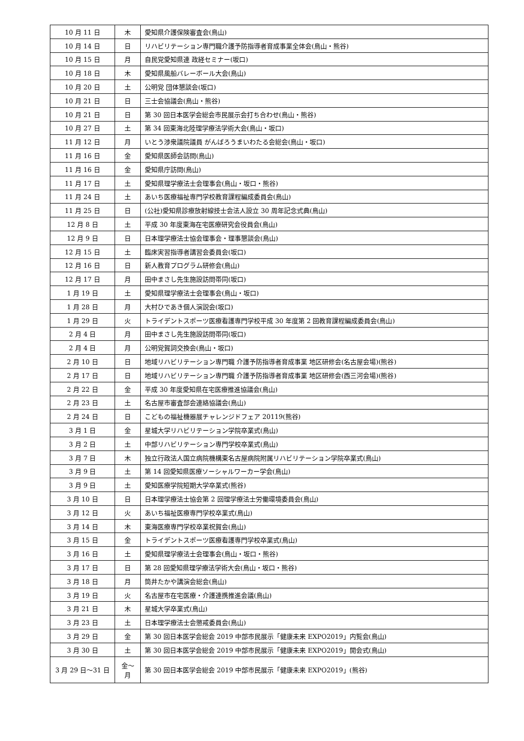| 10 月 11 日 | 木 | 愛知県介護保険審査会(鳥山) |
| 10 月 14 日 | 日 | リハビリテーション専門職介護予防指導者育成事業全体会(鳥山・熊谷) |
| 10 月 15 日 | 月 | 自民党愛知県連 政経セミナー(坂口) |
| 10 月 18 日 | 木 | 愛知県風船バレーボール大会(鳥山) |
| 10 月 20 日 | 土 | 公明党 団体懇談会(坂口) |
| 10 月 21 日 | 日 | 三士会協議会(鳥山・熊谷) |
| 10 月 21 日 | 日 | 第 30 回日本医学会総会市民展示会打ち合わせ(鳥山・熊谷) |
| 10 月 27 日 | 土 | 第 34 回東海北陸理学療法学術大会(鳥山・坂口) |
| 11 月 12 日 | 月 | いとう渉衆議院議員 がんばろうまいわたる会総会(鳥山・坂口) |
| 11 月 16 日 | 金 | 愛知県医師会訪問(鳥山) |
| 11 月 16 日 | 金 | 愛知県庁訪問(鳥山) |
| 11 月 17 日 | 土 | 愛知県理学療法士会理事会(鳥山・坂口・熊谷) |
| 11 月 24 日 | 土 | あいち医療福祉専門学校教育課程編成委員会(鳥山) |
| 11 月 25 日 | 日 | (公社)愛知県診療放射線技士会法人設立 30 周年記念式典(鳥山) |
| 12 月 8 日 | 土 | 平成 30 年度東海在宅医療研究会役員会(鳥山) |
| 12 月 9 日 | 日 | 日本理学療法士協会理事会・理事懇談会(鳥山) |
| 12 月 15 日 | 土 | 臨床実習指導者講習会委員会(坂口) |
| 12 月 16 日 | 日 | 新人教育プログラム研修会(鳥山) |
| 12 月 17 日 | 月 | 田中まさし先生施設訪問帯同(坂口) |
| 1 月 19 日 | 土 | 愛知県理学療法士会理事会(鳥山・坂口) |
| 1 月 28 日 | 月 | 大村ひであき個人演説会(坂口) |
| 1 月 29 日 | 火 | トライデントスポーツ医療看護専門学校平成 30 年度第 2 回教育課程編成委員会(鳥山) |
| 2 月 4 日 | 月 | 田中まさし先生施設訪問帯同(坂口) |
| 2 月 4 日 | 月 | 公明党賀詞交換会(鳥山・坂口) |
| 2 月 10 日 | 日 | 地域リハビリテーション専門職 介護予防指導者育成事業 地区研修会(名古屋会場)(熊谷) |
| 2 月 17 日 | 日 | 地域リハビリテーション専門職 介護予防指導者育成事業 地区研修会(西三河会場)(熊谷) |
| 2 月 22 日 | 金 | 平成 30 年度愛知県在宅医療推進協議会(鳥山) |
| 2 月 23 日 | 土 | 名古屋市審査部会連絡協議会(鳥山) |
| 2 月 24 日 | 日 | こどもの福祉機器展チャレンジドフェア 20119(熊谷) |
| 3 月 1 日 | 金 | 星城大学リハビリテーション学院卒業式(鳥山) |
| 3 月 2 日 | 土 | 中部リハビリテーション専門学校卒業式(鳥山) |
| 3 月 7 日 | 木 | 独立行政法人国立病院機構東名古屋病院附属リハビリテーション学院卒業式(鳥山) |
| 3 月 9 日 | 土 | 第 14 回愛知県医療ソーシャルワーカー学会(鳥山) |
| 3 月 9 日 | 土 | 愛知医療学院短期大学卒業式(熊谷) |
| 3 月 10 日 | 日 | 日本理学療法士協会第 2 回理学療法士労働環境委員会(鳥山) |
| 3 月 12 日 | 火 | あいち福祉医療専門学校卒業式(鳥山) |
| 3 月 14 日 | 木 | 東海医療専門学校卒業祝賀会(鳥山) |
| 3 月 15 日 | 金 | トライデントスポーツ医療看護専門学校卒業式(鳥山) |
| 3 月 16 日 | 土 | 愛知県理学療法士会理事会(鳥山・坂口・熊谷) |
| 3 月 17 日 | 日 | 第 28 回愛知県理学療法学術大会(鳥山・坂口・熊谷) |
| 3 月 18 日 | 月 | 筒井たかや講演会総会(鳥山) |
| 3 月 19 日 | 火 | 名古屋市在宅医療・介護連携推進会議(鳥山) |
| 3 月 21 日 | 木 | 星城大学卒業式(鳥山) |
| 3 月 23 日 | 土 | 日本理学療法士会懲戒委員会(鳥山) |
| 3 月 29 日 | 金 | 第 30 回日本医学会総会 2019 中部市民展示「健康未来 EXPO2019」内覧会(鳥山) |
| 3 月 30 日 | 土 | 第 30 回日本医学会総会 2019 中部市民展示「健康未来 EXPO2019」開会式(鳥山) |
| 3 月 29 日～31 日 | 金～ 月 | 第 30 回日本医学会総会 2019 中部市民展示「健康未来 EXPO2019」(熊谷) |